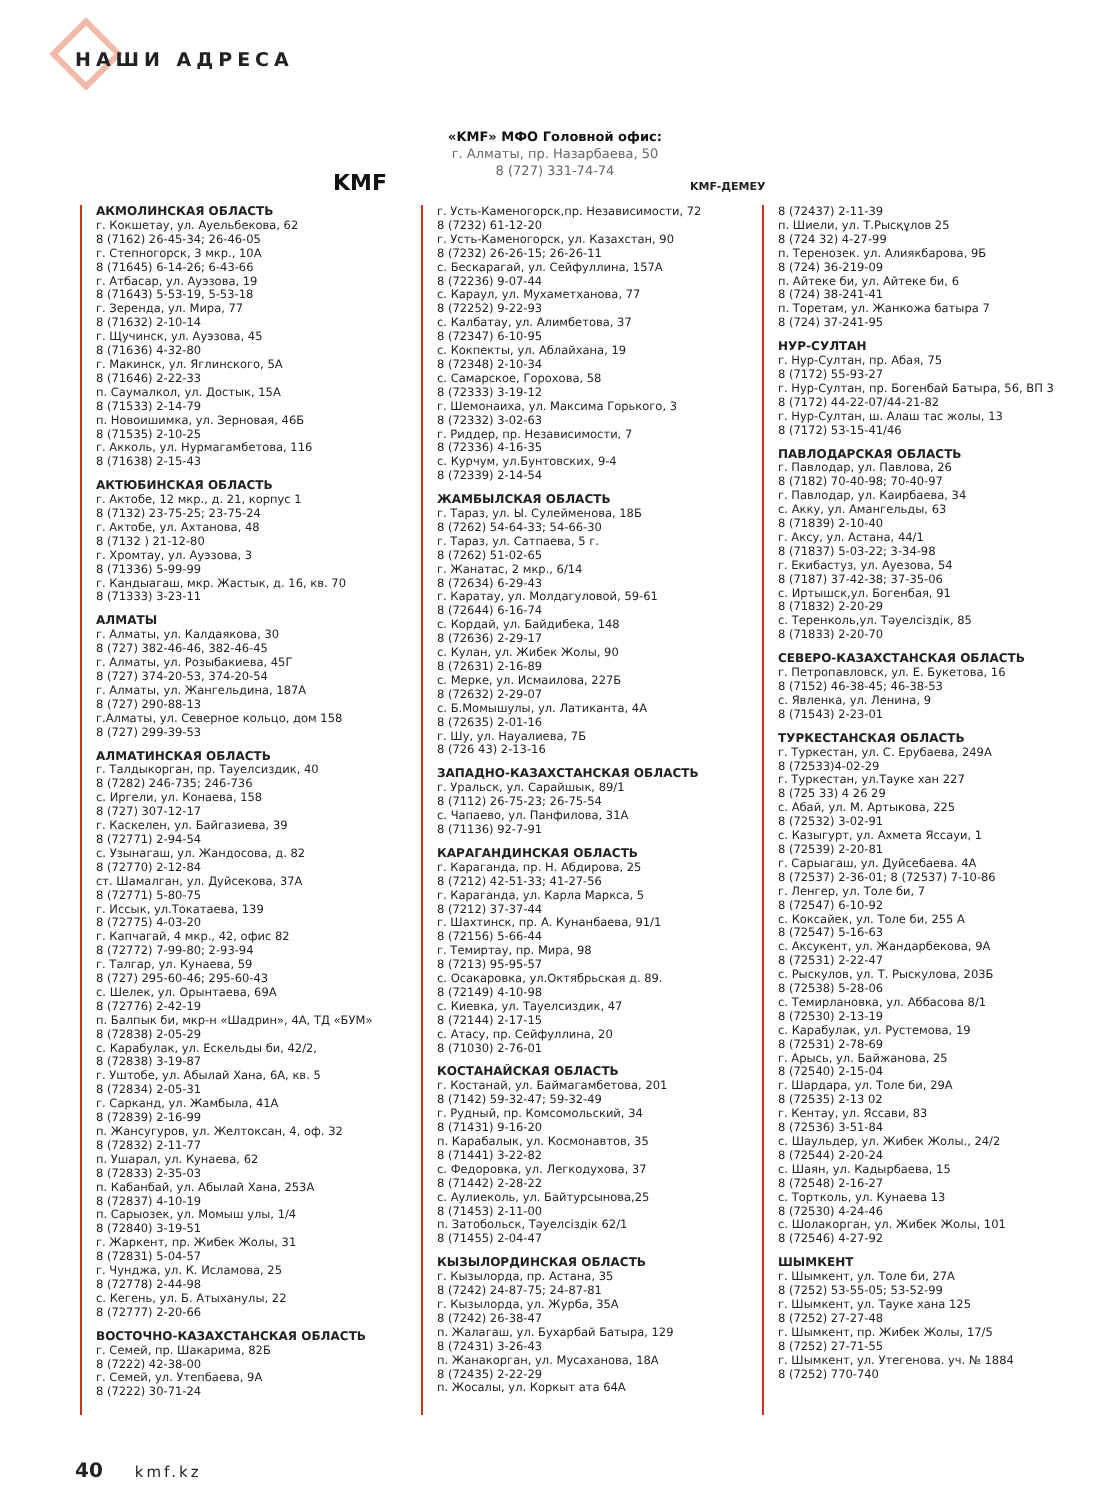НАШИ АДРЕСА
KMF
«KMF» МФО Головной офис:
г. Алматы, пр. Назарбаева, 50
8 (727) 331-74-74
KMF-ДЕМЕУ
АКМОЛИНСКАЯ ОБЛАСТЬ
г. Кокшетау, ул. Ауельбекова, 62
8 (7162) 26-45-34; 26-46-05
г. Степногорск, 3 мкр., 10А
8 (71645) 6-14-26; 6-43-66
г. Атбасар, ул. Ауэзова, 19
8 (71643) 5-53-19, 5-53-18
г. Зеренда, ул. Мира, 77
8 (71632) 2-10-14
г. Щучинск, ул. Ауэзова, 45
8 (71636) 4-32-80
г. Макинск, ул. Яглинского, 5А
8 (71646) 2-22-33
п. Саумалкол, ул. Достык, 15А
8 (71533) 2-14-79
п. Новоишимка, ул. Зерновая, 46Б
8 (71535) 2-10-25
г. Акколь, ул. Нурмагамбетова, 116
8 (71638) 2-15-43
АКТЮБИНСКАЯ ОБЛАСТЬ
г. Актобе, 12 мкр., д. 21, корпус 1
8 (7132) 23-75-25; 23-75-24
г. Актобе, ул. Ахтанова, 48
8 (7132 ) 21-12-80
г. Хромтау, ул. Ауэзова, 3
8 (71336) 5-99-99
г. Кандыагаш, мкр. Жастык, д. 16, кв. 70
8 (71333) 3-23-11
АЛМАТЫ
г. Алматы, ул. Калдаякова, 30
8 (727) 382-46-46, 382-46-45
г. Алматы, ул. Розыбакиева, 45Г
8 (727) 374-20-53, 374-20-54
г. Алматы, ул. Жангельдина, 187А
8 (727) 290-88-13
г.Алматы, ул. Северное кольцо, дом 158
8 (727) 299-39-53
АЛМАТИНСКАЯ ОБЛАСТЬ
г. Талдыкорган, пр. Тауелсиздик, 40
8 (7282) 246-735; 246-736
с. Иргели, ул. Конаева, 158
8 (727) 307-12-17
г. Каскелен, ул. Байгазиева, 39
8 (72771) 2-94-54
с. Узынагаш, ул. Жандосова, д. 82
8 (72770) 2-12-84
ст. Шамалган, ул. Дуйсекова, 37А
8 (72771) 5-80-75
г. Иссык, ул.Токатаева, 139
8 (72775) 4-03-20
г. Капчагай, 4 мкр., 42, офис 82
8 (72772) 7-99-80; 2-93-94
г. Талгар, ул. Кунаева, 59
8 (727) 295-60-46; 295-60-43
с. Шелек, ул. Орынтаева, 69А
8 (72776) 2-42-19
п. Балпык би, мкр-н «Шадрин», 4А, ТД «БУМ»
8 (72838) 2-05-29
с. Карабулак, ул. Ескельды би, 42/2,
8 (72838) 3-19-87
г. Уштобе, ул. Абылай Хана, 6А, кв. 5
8 (72834) 2-05-31
г. Сарканд, ул. Жамбыла, 41А
8 (72839) 2-16-99
п. Жансугуров, ул. Желтоксан, 4, оф. 32
8 (72832) 2-11-77
п. Ушарал, ул. Кунаева, 62
8 (72833) 2-35-03
п. Кабанбай, ул. Абылай Хана, 253А
8 (72837) 4-10-19
п. Сарыозек, ул. Момыш улы, 1/4
8 (72840) 3-19-51
г. Жаркент, пр. Жибек Жолы, 31
8 (72831) 5-04-57
г. Чунджа, ул. К. Исламова, 25
8 (72778) 2-44-98
с. Кегень, ул. Б. Атыханулы, 22
8 (72777) 2-20-66
ВОСТОЧНО-КАЗАХСТАНСКАЯ ОБЛАСТЬ
г. Семей, пр. Шакарима, 82Б
8 (7222) 42-38-00
г. Семей, ул. Утепбаева, 9А
8 (7222) 30-71-24
г. Усть-Каменогорск,пр. Независимости, 72
8 (7232) 61-12-20
г. Усть-Каменогорск, ул. Казахстан, 90
8 (7232) 26-26-15; 26-26-11
с. Бескарагай, ул. Сейфуллина, 157А
8 (72236) 9-07-44
с. Караул, ул. Мухаметханова, 77
8 (72252) 9-22-93
с. Калбатау, ул. Алимбетова, 37
8 (72347) 6-10-95
с. Кокпекты, ул. Аблайхана, 19
8 (72348) 2-10-34
с. Самарское, Горохова, 58
8 (72333) 3-19-12
г. Шемонаиха, ул. Максима Горького, 3
8 (72332) 3-02-63
г. Риддер, пр. Независимости, 7
8 (72336) 4-16-35
с. Курчум, ул.Бунтовских, 9-4
8 (72339) 2-14-54
ЖАМБЫЛСКАЯ ОБЛАСТЬ
г. Тараз, ул. Ы. Сулейменова, 18Б
8 (7262) 54-64-33; 54-66-30
г. Тараз, ул. Сатпаева, 5 г.
8 (7262) 51-02-65
г. Жанатас, 2 мкр., 6/14
8 (72634) 6-29-43
г. Каратау, ул. Молдагуловой, 59-61
8 (72644) 6-16-74
с. Кордай, ул. Байдибека, 148
8 (72636) 2-29-17
с. Кулан, ул. Жибек Жолы, 90
8 (72631) 2-16-89
с. Мерке, ул. Исмаилова, 227Б
8 (72632) 2-29-07
с. Б.Момышулы, ул. Латиканта, 4А
8 (72635) 2-01-16
г. Шу, ул. Науалиева, 7Б
8 (726 43) 2-13-16
ЗАПАДНО-КАЗАХСТАНСКАЯ ОБЛАСТЬ
г. Уральск, ул. Сарайшык, 89/1
8 (7112) 26-75-23; 26-75-54
с. Чапаево, ул. Панфилова, 31А
8 (71136) 92-7-91
КАРАГАНДИНСКАЯ ОБЛАСТЬ
г. Караганда, пр. Н. Абдирова, 25
8 (7212) 42-51-33; 41-27-56
г. Караганда, ул. Карла Маркса, 5
8 (7212) 37-37-44
г. Шахтинск, пр. А. Кунанбаева, 91/1
8 (72156) 5-66-44
г. Темиртау, пр. Мира, 98
8 (7213) 95-95-57
с. Осакаровка, ул.Октябрьская д. 89.
8 (72149) 4-10-98
с. Киевка, ул. Тауелсиздик, 47
8 (72144) 2-17-15
с. Атасу, пр. Сейфуллина, 20
8 (71030) 2-76-01
КОСТАНАЙСКАЯ ОБЛАСТЬ
г. Костанай, ул. Баймагамбетова, 201
8 (7142) 59-32-47; 59-32-49
г. Рудный, пр. Комсомольский, 34
8 (71431) 9-16-20
п. Карабалык, ул. Космонавтов, 35
8 (71441) 3-22-82
с. Федоровка, ул. Легкодухова, 37
8 (71442) 2-28-22
с. Аулиеколь, ул. Байтурсынова,25
8 (71453) 2-11-00
п. Затобольск, Тәуелсіздік 62/1
8 (71455) 2-04-47
КЫЗЫЛОРДИНСКАЯ ОБЛАСТЬ
г. Кызылорда, пр. Астана, 35
8 (7242) 24-87-75; 24-87-81
г. Кызылорда, ул. Журба, 35А
8 (7242) 26-38-47
п. Жалагаш, ул. Бухарбай Батыра, 129
8 (72431) 3-26-43
п. Жанакорган, ул. Мусаханова, 18А
8 (72435) 2-22-29
п. Жосалы, ул. Коркыт ата 64А
8 (72437) 2-11-39
п. Шиели, ул. Т.Рысқұлов 25
8 (724 32) 4-27-99
п. Теренозек. ул. Алиякбарова, 9Б
8 (724) 36-219-09
п. Айтеке би, ул. Айтеке би, 6
8 (724) 38-241-41
п. Торетам, ул. Жанкожа батыра 7
8 (724) 37-241-95
НУР-СУЛТАН
г. Нур-Султан, пр. Абая, 75
8 (7172) 55-93-27
г. Нур-Султан, пр. Богенбай Батыра, 56, ВП 3
8 (7172) 44-22-07/44-21-82
г. Нур-Султан, ш. Алаш тас жолы, 13
8 (7172) 53-15-41/46
ПАВЛОДАРСКАЯ ОБЛАСТЬ
г. Павлодар, ул. Павлова, 26
8 (7182) 70-40-98; 70-40-97
г. Павлодар, ул. Каирбаева, 34
с. Акку, ул. Амангельды, 63
8 (71839) 2-10-40
г. Аксу, ул. Астана, 44/1
8 (71837) 5-03-22; 3-34-98
г. Екибастуз, ул. Ауезова, 54
8 (7187) 37-42-38; 37-35-06
с. Иртышск,ул. Богенбая, 91
8 (71832) 2-20-29
с. Теренколь,ул. Тәуелсіздік, 85
8 (71833) 2-20-70
СЕВЕРО-КАЗАХСТАНСКАЯ ОБЛАСТЬ
г. Петропавловск, ул. Е. Букетова, 16
8 (7152) 46-38-45; 46-38-53
с. Явленка, ул. Ленина, 9
8 (71543) 2-23-01
ТУРКЕСТАНСКАЯ ОБЛАСТЬ
г. Туркестан, ул. С. Ерубаева, 249А
8 (72533)4-02-29
г. Туркестан, ул.Тауке хан 227
8 (725 33) 4 26 29
с. Абай, ул. М. Артыкова, 225
8 (72532) 3-02-91
с. Казыгурт, ул. Ахмета Яссауи, 1
8 (72539) 2-20-81
г. Сарыагаш, ул. Дуйсебаева. 4А
8 (72537) 2-36-01; 8 (72537) 7-10-86
г. Ленгер, ул. Толе би, 7
8 (72547) 6-10-92
с. Коксайек, ул. Толе би, 255 А
8 (72547) 5-16-63
с. Аксукент, ул. Жандарбекова, 9А
8 (72531) 2-22-47
с. Рыскулов, ул. Т. Рыскулова, 203Б
8 (72538) 5-28-06
с. Темирлановка, ул. Аббасова 8/1
8 (72530) 2-13-19
с. Карабулак, ул. Рустемова, 19
8 (72531) 2-78-69
г. Арысь, ул. Байжанова, 25
8 (72540) 2-15-04
г. Шардара, ул. Толе би, 29А
8 (72535) 2-13 02
г. Кентау, ул. Яссави, 83
8 (72536) 3-51-84
с. Шаульдер, ул. Жибек Жолы., 24/2
8 (72544) 2-20-24
с. Шаян, ул. Кадырбаева, 15
8 (72548) 2-16-27
с. Тортколь, ул. Кунаева 13
8 (72530) 4-24-46
с. Шолакорган, ул. Жибек Жолы, 101
8 (72546) 4-27-92
ШЫМКЕНТ
г. Шымкент, ул. Толе би, 27А
8 (7252) 53-55-05; 53-52-99
г. Шымкент, ул. Тауке хана 125
8 (7252) 27-27-48
г. Шымкент, пр. Жибек Жолы, 17/5
8 (7252) 27-71-55
г. Шымкент, ул. Утегенова. уч. № 1884
8 (7252) 770-740
40 kmf.kz